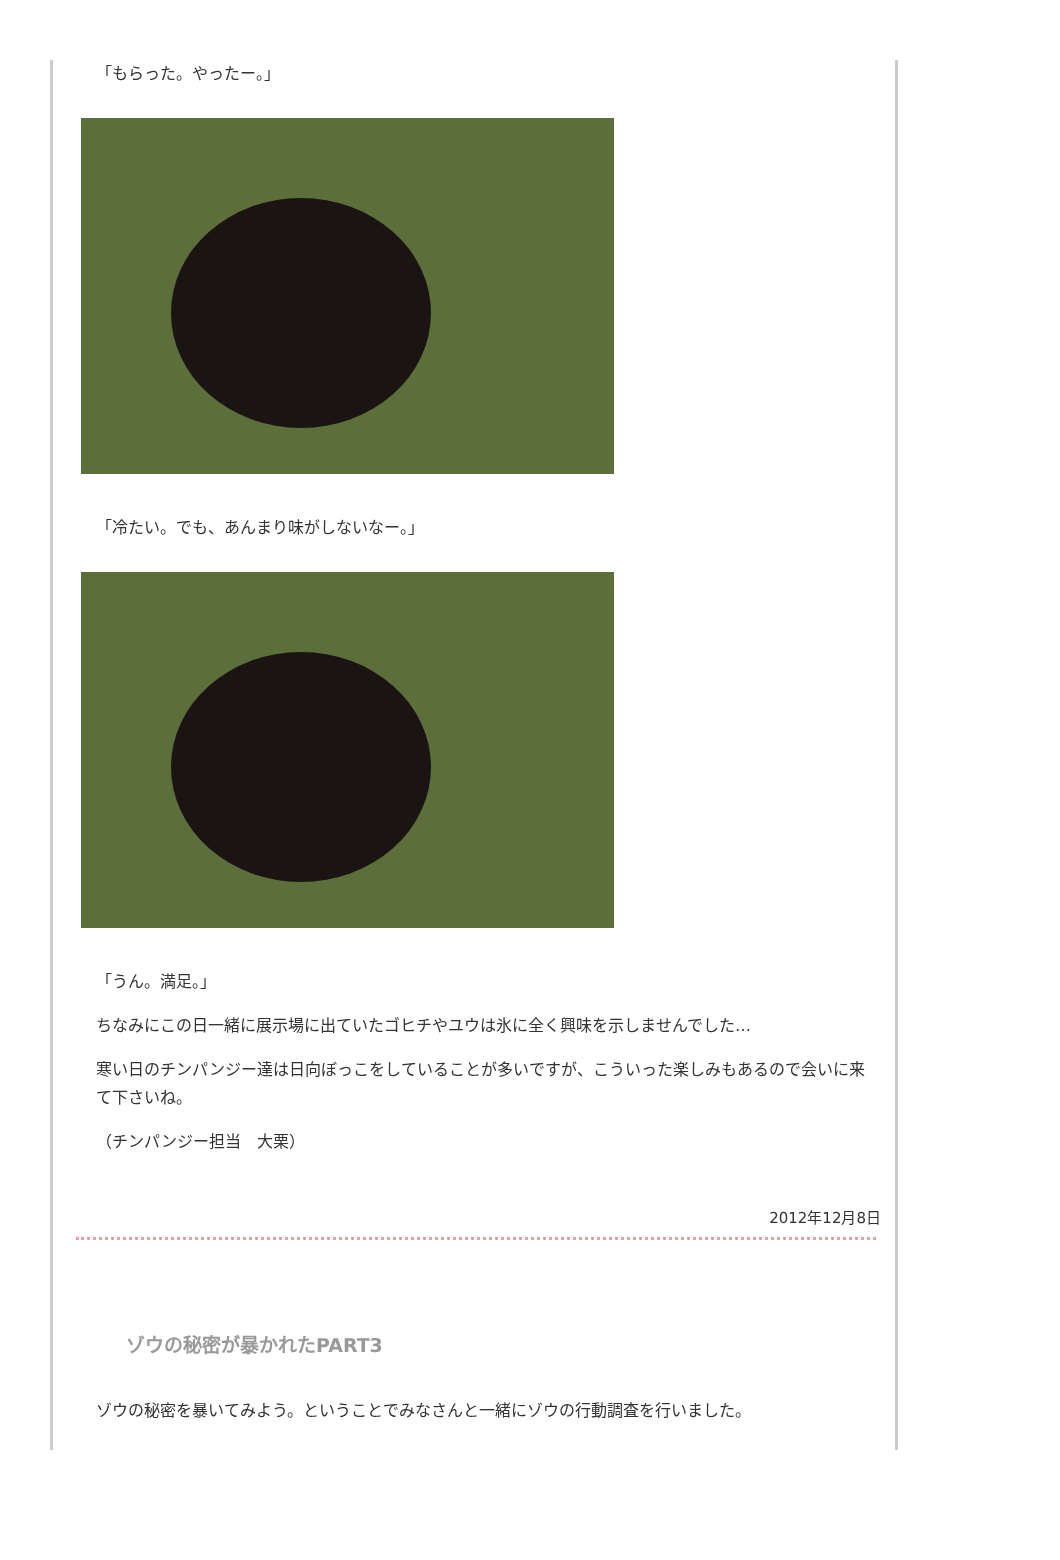「もらった。やったー。」
「冷たい。でも、あんまり味がしないなー。」
「うん。満足。」
ちなみにこの日一緒に展示場に出ていたゴヒチやユウは氷に全く興味を示しませんでした…
寒い日のチンパンジー達は日向ぼっこをしていることが多いですが、こういった楽しみもあるので会いに来て下さいね。
（チンパンジー担当　大栗）
2012年12月8日
ゾウの秘密が暴かれたPART3
ゾウの秘密を暴いてみよう。ということでみなさんと一緒にゾウの行動調査を行いました。